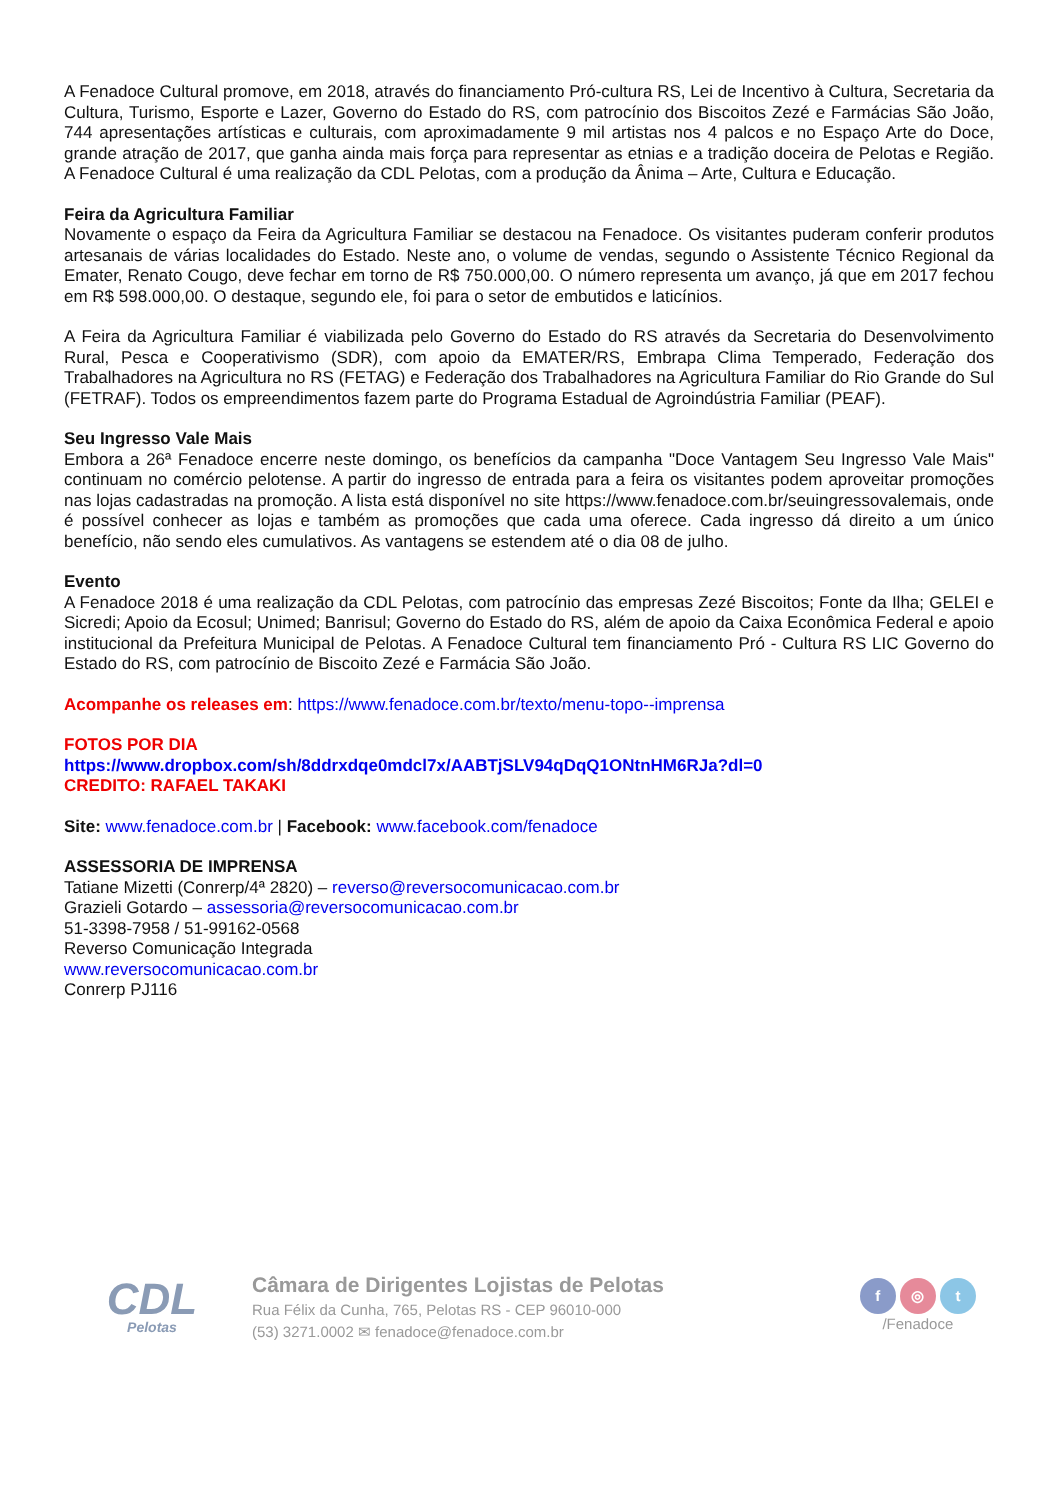A Fenadoce Cultural promove, em 2018, através do financiamento Pró-cultura RS, Lei de Incentivo à Cultura, Secretaria da Cultura, Turismo, Esporte e Lazer, Governo do Estado do RS, com patrocínio dos Biscoitos Zezé e Farmácias São João, 744 apresentações artísticas e culturais, com aproximadamente 9 mil artistas nos 4 palcos e no Espaço Arte do Doce, grande atração de 2017, que ganha ainda mais força para representar as etnias e a tradição doceira de Pelotas e Região. A Fenadoce Cultural é uma realização da CDL Pelotas, com a produção da Ânima – Arte, Cultura e Educação.
Feira da Agricultura Familiar
Novamente o espaço da Feira da Agricultura Familiar se destacou na Fenadoce. Os visitantes puderam conferir produtos artesanais de várias localidades do Estado. Neste ano, o volume de vendas, segundo o Assistente Técnico Regional da Emater, Renato Cougo, deve fechar em torno de R$ 750.000,00. O número representa um avanço, já que em 2017 fechou em R$ 598.000,00. O destaque, segundo ele, foi para o setor de embutidos e laticínios.
A Feira da Agricultura Familiar é viabilizada pelo Governo do Estado do RS através da Secretaria do Desenvolvimento Rural, Pesca e Cooperativismo (SDR), com apoio da EMATER/RS, Embrapa Clima Temperado, Federação dos Trabalhadores na Agricultura no RS (FETAG) e Federação dos Trabalhadores na Agricultura Familiar do Rio Grande do Sul (FETRAF). Todos os empreendimentos fazem parte do Programa Estadual de Agroindústria Familiar (PEAF).
Seu Ingresso Vale Mais
Embora a 26ª Fenadoce encerre neste domingo, os benefícios da campanha "Doce Vantagem Seu Ingresso Vale Mais" continuam no comércio pelotense. A partir do ingresso de entrada para a feira os visitantes podem aproveitar promoções nas lojas cadastradas na promoção. A lista está disponível no site https://www.fenadoce.com.br/seuingressovalemais, onde é possível conhecer as lojas e também as promoções que cada uma oferece. Cada ingresso dá direito a um único benefício, não sendo eles cumulativos. As vantagens se estendem até o dia 08 de julho.
Evento
A Fenadoce 2018 é uma realização da CDL Pelotas, com patrocínio das empresas Zezé Biscoitos; Fonte da Ilha; GELEI e Sicredi; Apoio da Ecosul; Unimed; Banrisul; Governo do Estado do RS, além de apoio da Caixa Econômica Federal e apoio institucional da Prefeitura Municipal de Pelotas. A Fenadoce Cultural tem financiamento Pró - Cultura RS LIC Governo do Estado do RS, com patrocínio de Biscoito Zezé e Farmácia São João.
Acompanhe os releases em: https://www.fenadoce.com.br/texto/menu-topo--imprensa
FOTOS POR DIA
https://www.dropbox.com/sh/8ddrxdqe0mdcl7x/AABTjSLV94qDqQ1ONtnHM6RJa?dl=0
CREDITO: RAFAEL TAKAKI
Site: www.fenadoce.com.br | Facebook: www.facebook.com/fenadoce
ASSESSORIA DE IMPRENSA
Tatiane Mizetti (Conrerp/4ª 2820) – reverso@reversocomunicacao.com.br
Grazieli Gotardo – assessoria@reversocomunicacao.com.br
51-3398-7958 / 51-99162-0568
Reverso Comunicação Integrada
www.reversocomunicacao.com.br
Conrerp PJ116
CDL
Pelotas
Câmara de Dirigentes Lojistas de Pelotas
Rua Félix da Cunha, 765, Pelotas RS - CEP 96010-000
(53) 3271.0002 ✉ fenadoce@fenadoce.com.br
f ◎ t
/Fenadoce